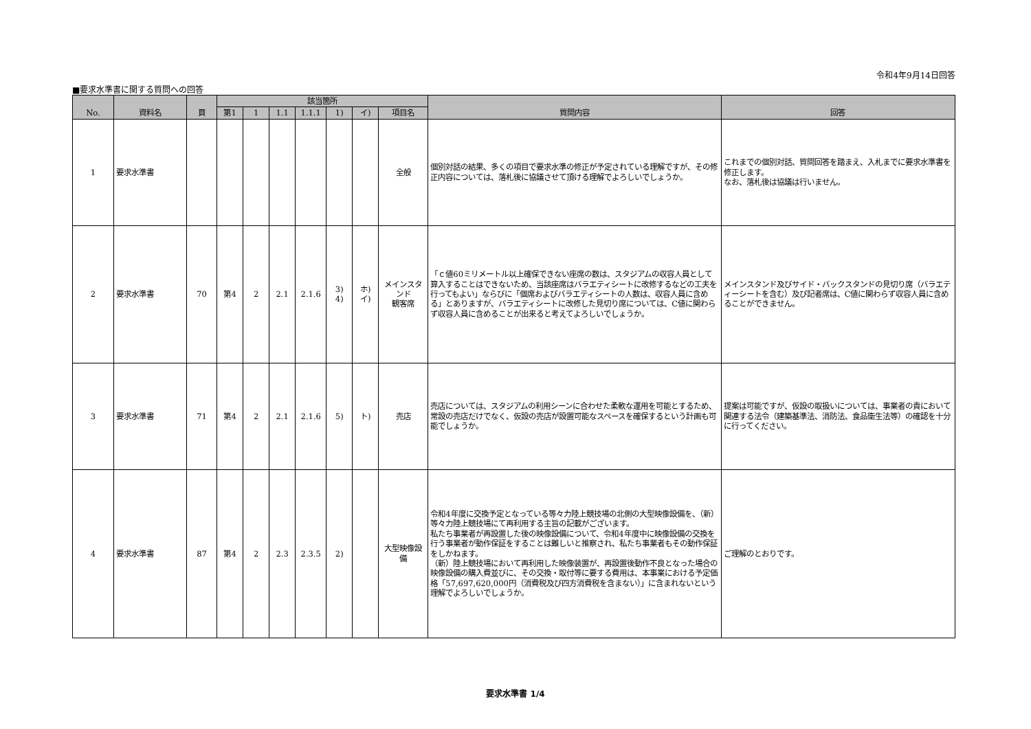令和4年9月14日回答
■要求水準書に関する質問への回答
| No. | 資料名 | 頁 | 該当箇所 | | | | | | | 質問内容 | 回答 |
| --- | --- | --- | --- | --- | --- | --- | --- | --- | --- | --- | --- |
| | | | 第1 | 1 | 1.1 | 1.1.1 | 1) | イ) | 項目名 | | |
| 1 | 要求水準書 | | | | | | | | 全般 | 個別対話の結果、多くの項目で要求水準の修正が予定されている理解ですが、その修正内容については、落札後に協議させて頂ける理解でよろしいでしょうか。 | これまでの個別対話、質問回答を踏まえ、入札までに要求水準書を修正します。 なお、落札後は協議は行いません。 |
| 2 | 要求水準書 | 70 | 第4 | 2 | 2.1 | 2.1.6 | 3) 4) | ホ) イ) | メインスタンド 観客席 | 「ｃ値60ミリメートル以上確保できない座席の数は、スタジアムの収容人員として算入することはできないため、当該座席はバラエティシートに改修するなどの工夫を行ってもよい」ならびに「個席およびバラエティシートの人数は、収容人員に含める」とありますが、バラエティシートに改修した見切り席については、C値に関わらず収容人員に含めることが出来ると考えてよろしいでしょうか。 | メインスタンド及びサイド・バックスタンドの見切り席（バラエティーシートを含む）及び記者席は、C値に関わらず収容人員に含めることができません。 |
| 3 | 要求水準書 | 71 | 第4 | 2 | 2.1 | 2.1.6 | 5) | ト) | 売店 | 売店については、スタジアムの利用シーンに合わせた柔軟な運用を可能とするため、常設の売店だけでなく、仮設の売店が設置可能なスペースを確保するという計画も可能でしょうか。 | 提案は可能ですが、仮設の取扱いについては、事業者の責において関連する法令（建築基準法、消防法、食品衛生法等）の確認を十分に行ってください。 |
| 4 | 要求水準書 | 87 | 第4 | 2 | 2.3 | 2.3.5 | 2) | | 大型映像設備 | 令和4年度に交換予定となっている等々力陸上競技場の北側の大型映像設備を、（新）等々力陸上競技場にて再利用する主旨の記載がございます。 私たち事業者が再設置した後の映像設備について、令和4年度中に映像設備の交換を行う事業者が動作保証をすることは難しいと推察され、私たち事業者もその動作保証をしかねます。 （新）陸上競技場において再利用した映像装置が、再設置後動作不良となった場合の映像設備の購入費並びに、その交換・取付等に要する費用は、本事業における予定価格「57,697,620,000円（消費税及び四方消費税を含まない）」に含まれないという理解でよろしいでしょうか。 | ご理解のとおりです。 |
要求水準書 1/4